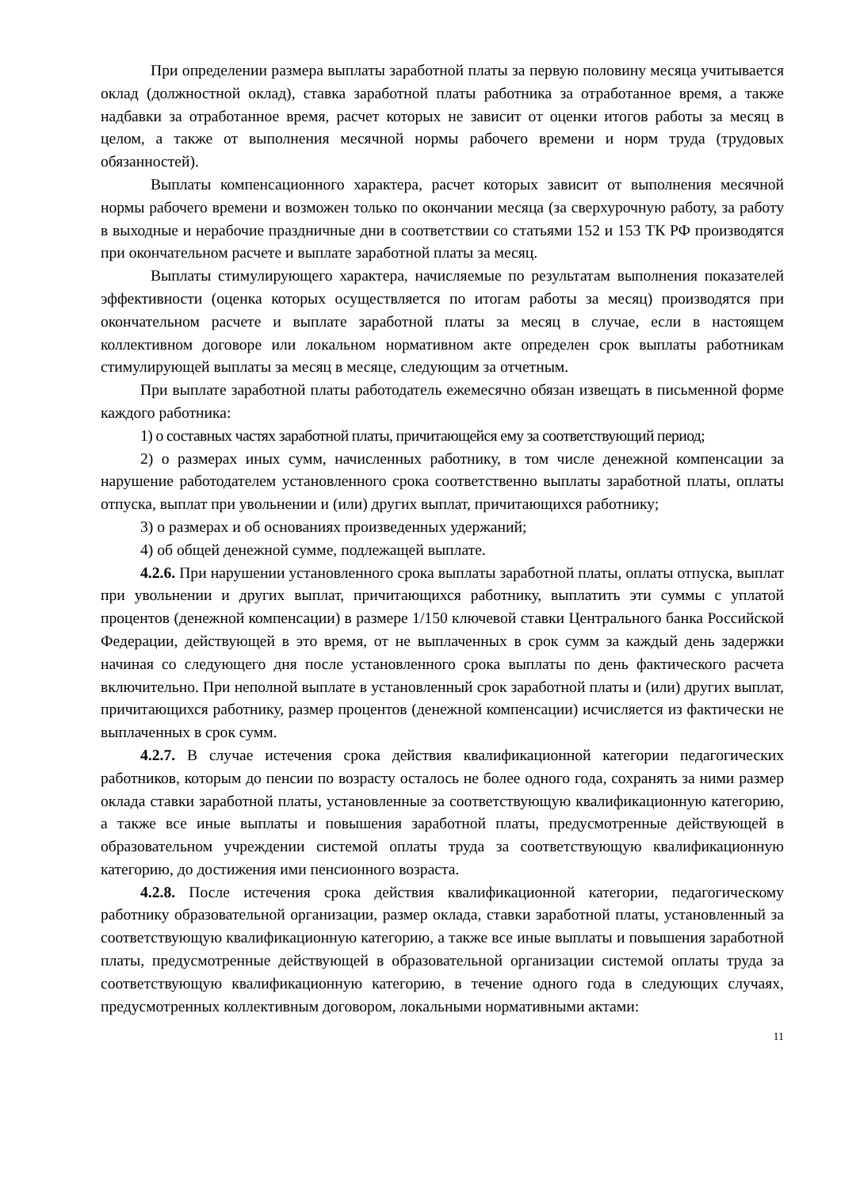При определении размера выплаты заработной платы за первую половину месяца учитывается оклад (должностной оклад), ставка заработной платы работника за отработанное время, а также надбавки за отработанное время, расчет которых не зависит от оценки итогов работы за месяц в целом, а также от выполнения месячной нормы рабочего времени и норм труда (трудовых обязанностей).
Выплаты компенсационного характера, расчет которых зависит от выполнения месячной нормы рабочего времени и возможен только по окончании месяца (за сверхурочную работу, за работу в выходные и нерабочие праздничные дни в соответствии со статьями 152 и 153 ТК РФ производятся при окончательном расчете и выплате заработной платы за месяц.
Выплаты стимулирующего характера, начисляемые по результатам выполнения показателей эффективности (оценка которых осуществляется по итогам работы за месяц) производятся при окончательном расчете и выплате заработной платы за месяц в случае, если в настоящем коллективном договоре или локальном нормативном акте определен срок выплаты работникам стимулирующей выплаты за месяц в месяце, следующим за отчетным.
При выплате заработной платы работодатель ежемесячно обязан извещать в письменной форме каждого работника:
1) о составных частях заработной платы, причитающейся ему за соответствующий период;
2) о размерах иных сумм, начисленных работнику, в том числе денежной компенсации за нарушение работодателем установленного срока соответственно выплаты заработной платы, оплаты отпуска, выплат при увольнении и (или) других выплат, причитающихся работнику;
3) о размерах и об основаниях произведенных удержаний;
4) об общей денежной сумме, подлежащей выплате.
4.2.6. При нарушении установленного срока выплаты заработной платы, оплаты отпуска, выплат при увольнении и других выплат, причитающихся работнику, выплатить эти суммы с уплатой процентов (денежной компенсации) в размере 1/150 ключевой ставки Центрального банка Российской Федерации, действующей в это время, от не выплаченных в срок сумм за каждый день задержки начиная со следующего дня после установленного срока выплаты по день фактического расчета включительно. При неполной выплате в установленный срок заработной платы и (или) других выплат, причитающихся работнику, размер процентов (денежной компенсации) исчисляется из фактически не выплаченных в срок сумм.
4.2.7. В случае истечения срока действия квалификационной категории педагогических работников, которым до пенсии по возрасту осталось не более одного года, сохранять за ними размер оклада ставки заработной платы, установленные за соответствующую квалификационную категорию, а также все иные выплаты и повышения заработной платы, предусмотренные действующей в образовательном учреждении системой оплаты труда за соответствующую квалификационную категорию, до достижения ими пенсионного возраста.
4.2.8. После истечения срока действия квалификационной категории, педагогическому работнику образовательной организации, размер оклада, ставки заработной платы, установленный за соответствующую квалификационную категорию, а также все иные выплаты и повышения заработной платы, предусмотренные действующей в образовательной организации системой оплаты труда за соответствующую квалификационную категорию, в течение одного года в следующих случаях, предусмотренных коллективным договором, локальными нормативными актами:
11